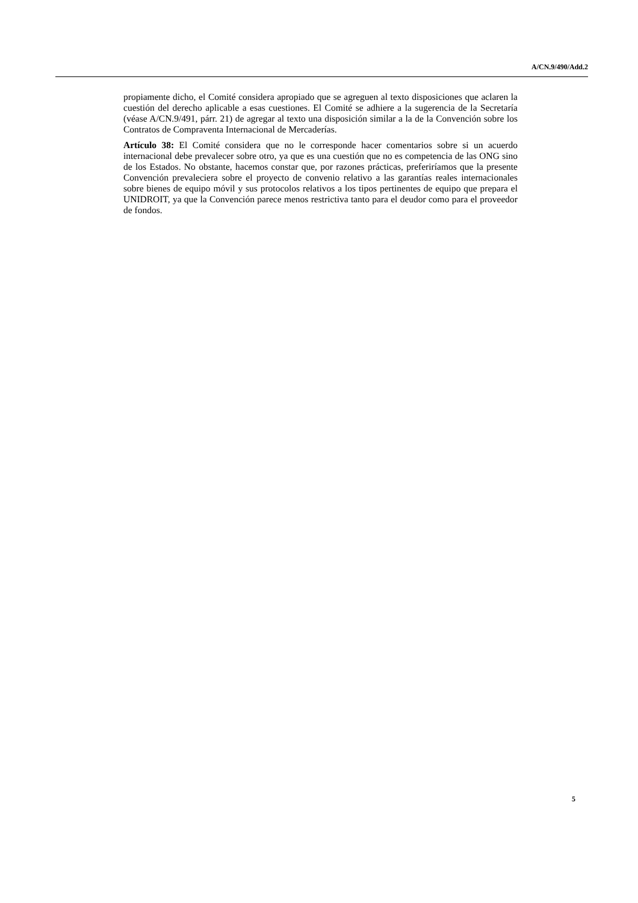A/CN.9/490/Add.2
propiamente dicho, el Comité considera apropiado que se agreguen al texto disposiciones que aclaren la cuestión del derecho aplicable a esas cuestiones. El Comité se adhiere a la sugerencia de la Secretaría (véase A/CN.9/491, párr. 21) de agregar al texto una disposición similar a la de la Convención sobre los Contratos de Compraventa Internacional de Mercaderías.
Artículo 38: El Comité considera que no le corresponde hacer comentarios sobre si un acuerdo internacional debe prevalecer sobre otro, ya que es una cuestión que no es competencia de las ONG sino de los Estados. No obstante, hacemos constar que, por razones prácticas, preferiríamos que la presente Convención prevaleciera sobre el proyecto de convenio relativo a las garantías reales internacionales sobre bienes de equipo móvil y sus protocolos relativos a los tipos pertinentes de equipo que prepara el UNIDROIT, ya que la Convención parece menos restrictiva tanto para el deudor como para el proveedor de fondos.
5